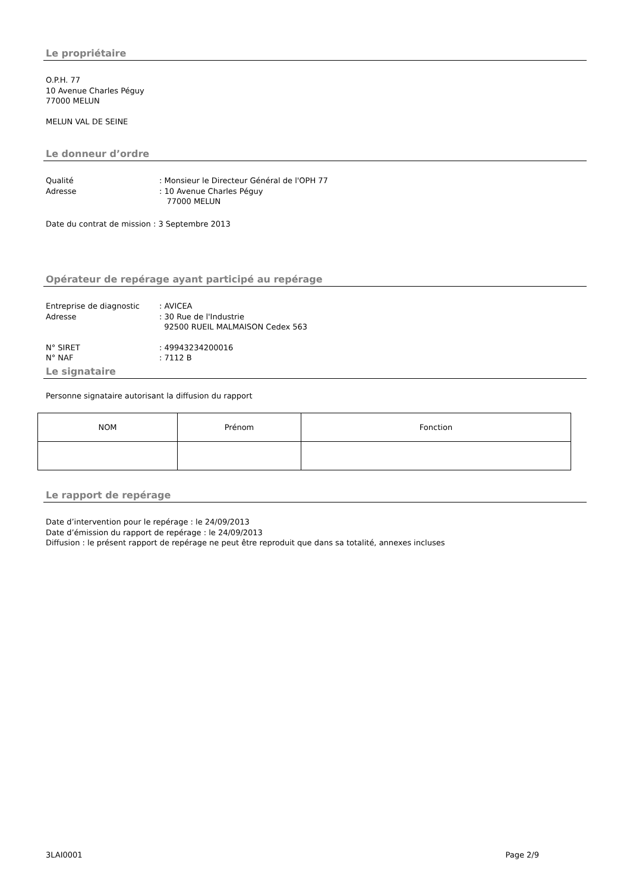Le propriétaire
O.P.H. 77
10 Avenue Charles Péguy
77000 MELUN
MELUN VAL DE SEINE
Le donneur d’ordre
Qualité: Monsieur le Directeur Général de l'OPH 77
Adresse: 10 Avenue Charles Péguy
77000 MELUN
Date du contrat de mission : 3 Septembre 2013
Opérateur de repérage ayant participé au repérage
Entreprise de diagnostic: AVICEA
Adresse: 30 Rue de l'Industrie
92500 RUEIL MALMAISON Cedex 563
N° SIRET: 49943234200016
N° NAF: 7112 B
Le signataire
Personne signataire autorisant la diffusion du rapport
| NOM | Prénom | Fonction |
Le rapport de repérage
Date d’intervention pour le repérage : le 24/09/2013
Date d’émission du rapport de repérage : le 24/09/2013
Diffusion : le présent rapport de repérage ne peut être reproduit que dans sa totalité, annexes incluses
3LAI0001 Page 2/9